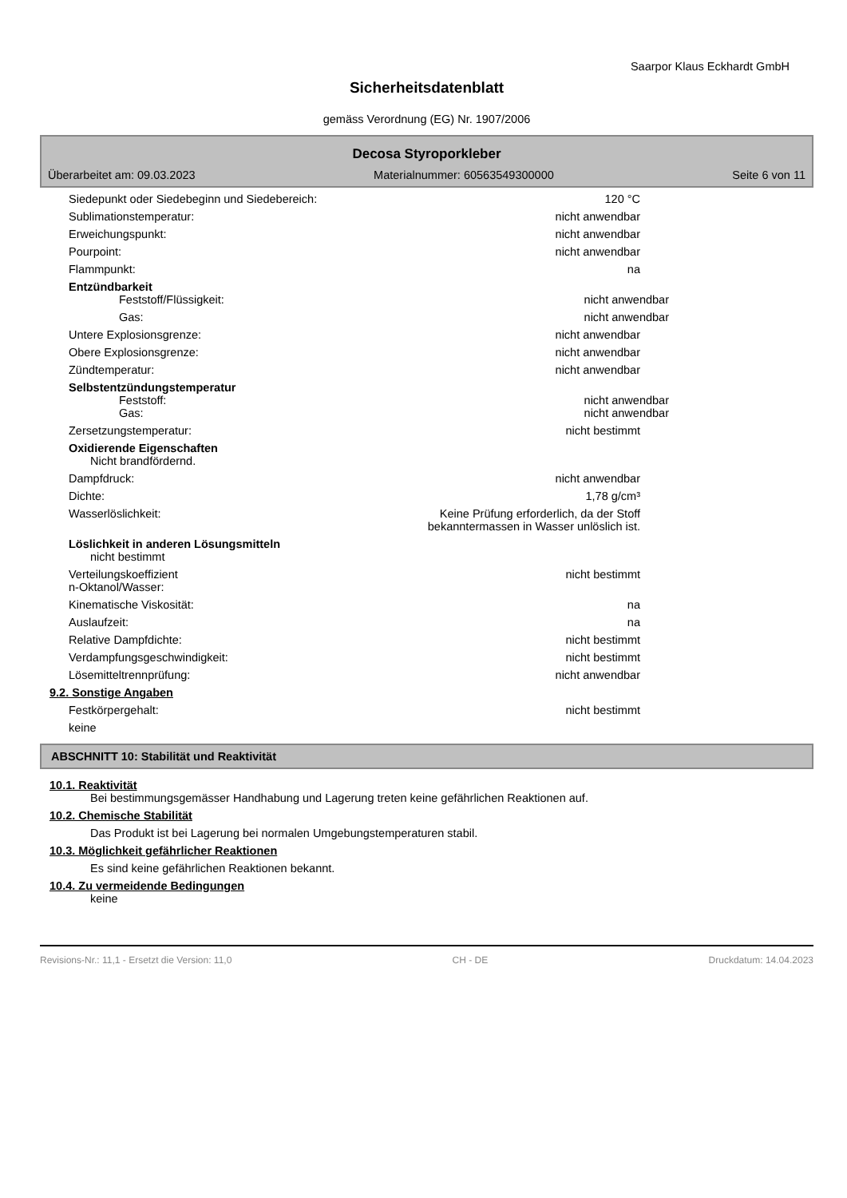Saarpor Klaus Eckhardt GmbH
Sicherheitsdatenblatt
gemäss Verordnung (EG) Nr. 1907/2006
Decosa Styroporkleber
Überarbeitet am: 09.03.2023 Materialnummer: 60563549300000 Seite 6 von 11
Siedepunkt oder Siedebeginn und Siedebereich:
120 °C
Sublimationstemperatur: nicht anwendbar
Erweichungspunkt: nicht anwendbar
Pourpoint: nicht anwendbar
Flammpunkt: na
Entzündbarkeit
Feststoff/Flüssigkeit: nicht anwendbar
Gas: nicht anwendbar
Untere Explosionsgrenze: nicht anwendbar
Obere Explosionsgrenze: nicht anwendbar
Zündtemperatur: nicht anwendbar
Selbstentzündungstemperatur
Feststoff: nicht anwendbar
Gas: nicht anwendbar
Zersetzungstemperatur: nicht bestimmt
Oxidierende Eigenschaften
Nicht brandfördernd.
Dampfdruck: nicht anwendbar
Dichte: 1,78 g/cm³
Wasserlöslichkeit: Keine Prüfung erforderlich, da der Stoff
bekanntermassen in Wasser unlöslich ist.
Löslichkeit in anderen Lösungsmitteln
nicht bestimmt
Verteilungskoeffizient
n-Oktanol/Wasser:
nicht bestimmt
Kinematische Viskosität: na
Auslaufzeit: na
Relative Dampfdichte: nicht bestimmt
Verdampfungsgeschwindigkeit: nicht bestimmt
Lösemitteltrennprüfung: nicht anwendbar
9.2. Sonstige Angaben
Festkörpergehalt: nicht bestimmt
keine
ABSCHNITT 10: Stabilität und Reaktivität
10.1. Reaktivität
Bei bestimmungsgemässer Handhabung und Lagerung treten keine gefährlichen Reaktionen auf.
10.2. Chemische Stabilität
Das Produkt ist bei Lagerung bei normalen Umgebungstemperaturen stabil.
10.3. Möglichkeit gefährlicher Reaktionen
Es sind keine gefährlichen Reaktionen bekannt.
10.4. Zu vermeidende Bedingungen
keine
Revisions-Nr.: 11,1 - Ersetzt die Version: 11,0 CH - DE Druckdatum: 14.04.2023